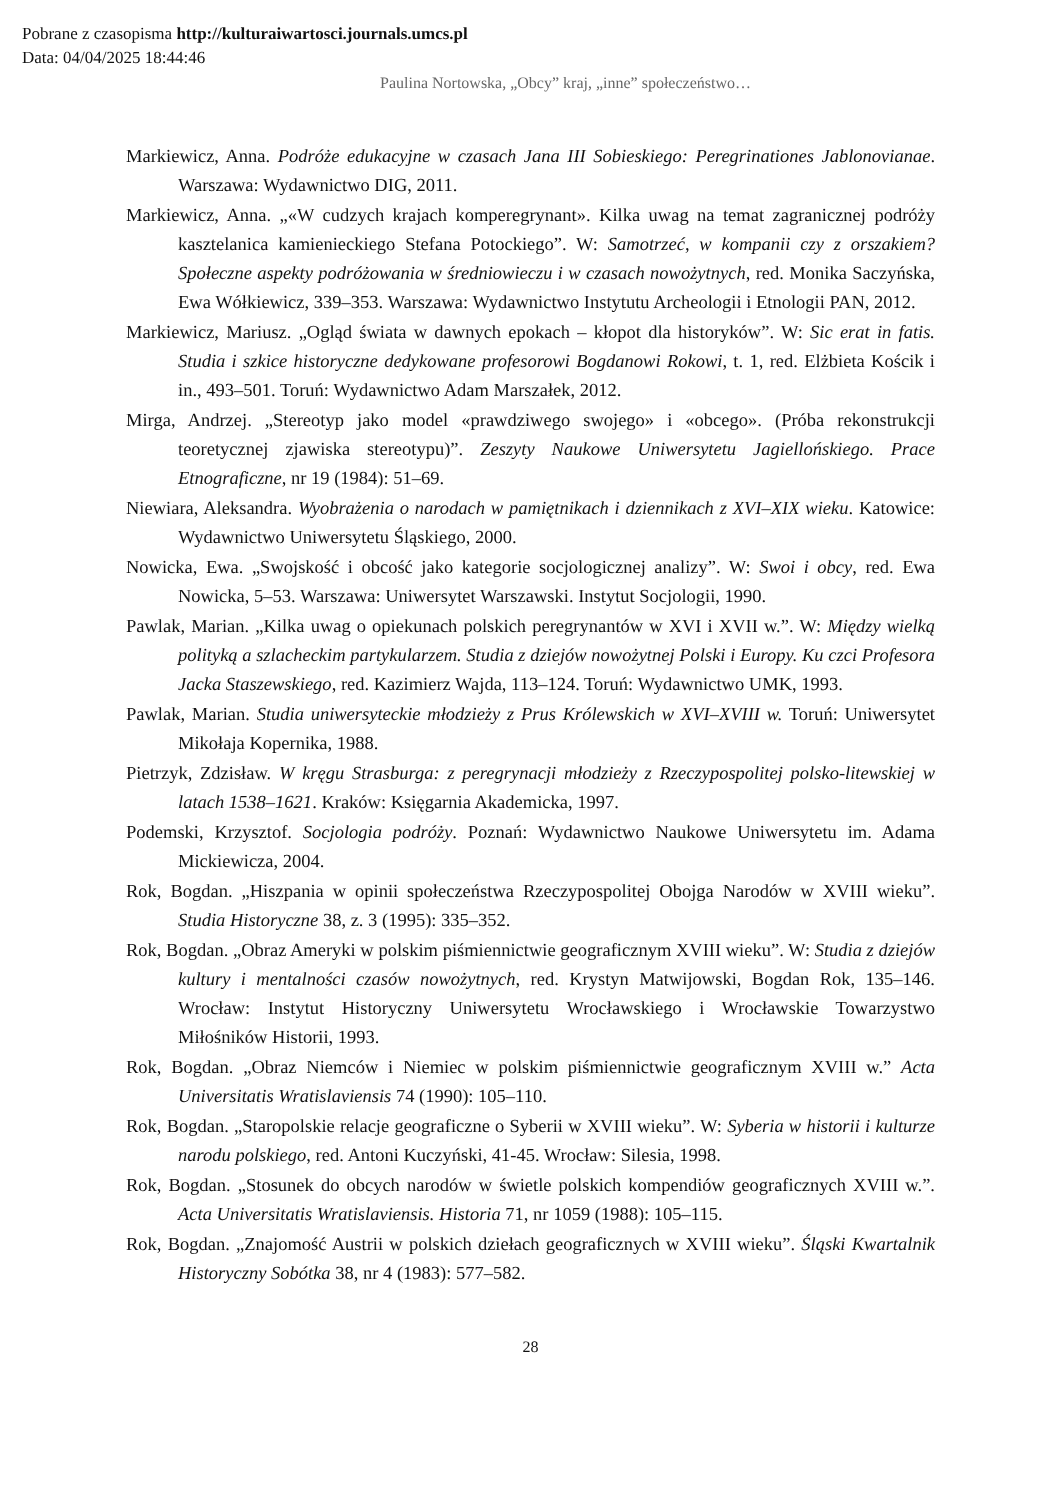Pobrane z czasopisma http://kulturaiwartosci.journals.umcs.pl
Data: 04/04/2025 18:44:46
Paulina Nortowska, „Obcy” kraj, „inne” społeczeństwo…
Markiewicz, Anna. Podróże edukacyjne w czasach Jana III Sobieskiego: Peregrinationes Jablonovianae. Warszawa: Wydawnictwo DIG, 2011.
Markiewicz, Anna. „«W cudzych krajach komperegrynant». Kilka uwag na temat zagranicznej podróży kasztelanica kamienieckiego Stefana Potockiego”. W: Samotrzeć, w kompanii czy z orszakiem? Społeczne aspekty podróżowania w średniowieczu i w czasach nowożytnych, red. Monika Saczyńska, Ewa Wółkiewicz, 339–353. Warszawa: Wydawnictwo Instytutu Archeologii i Etnologii PAN, 2012.
Markiewicz, Mariusz. „Ogląd świata w dawnych epokach – kłopot dla historyków”. W: Sic erat in fatis. Studia i szkice historyczne dedykowane profesorowi Bogdanowi Rokowi, t. 1, red. Elżbieta Kościk i in., 493–501. Toruń: Wydawnictwo Adam Marszałek, 2012.
Mirga, Andrzej. „Stereotyp jako model «prawdziwego swojego» i «obcego». (Próba rekonstrukcji teoretycznej zjawiska stereotypu)”. Zeszyty Naukowe Uniwersytetu Jagiellońskiego. Prace Etnograficzne, nr 19 (1984): 51–69.
Niewiara, Aleksandra. Wyobrażenia o narodach w pamiętnikach i dziennikach z XVI–XIX wieku. Katowice: Wydawnictwo Uniwersytetu Śląskiego, 2000.
Nowicka, Ewa. „Swojskość i obcość jako kategorie socjologicznej analizy”. W: Swoi i obcy, red. Ewa Nowicka, 5–53. Warszawa: Uniwersytet Warszawski. Instytut Socjologii, 1990.
Pawlak, Marian. „Kilka uwag o opiekunach polskich peregrynantów w XVI i XVII w.”. W: Między wielką polityką a szlacheckim partykularzem. Studia z dziejów nowożytnej Polski i Europy. Ku czci Profesora Jacka Staszewskiego, red. Kazimierz Wajda, 113–124. Toruń: Wydawnictwo UMK, 1993.
Pawlak, Marian. Studia uniwersyteckie młodzieży z Prus Królewskich w XVI–XVIII w. Toruń: Uniwersytet Mikołaja Kopernika, 1988.
Pietrzyk, Zdzisław. W kręgu Strasburga: z peregrynacji młodzieży z Rzeczypospolitej polsko-litewskiej w latach 1538–1621. Kraków: Księgarnia Akademicka, 1997.
Podemski, Krzysztof. Socjologia podróży. Poznań: Wydawnictwo Naukowe Uniwersytetu im. Adama Mickiewicza, 2004.
Rok, Bogdan. „Hiszpania w opinii społeczeństwa Rzeczypospolitej Obojga Narodów w XVIII wieku”. Studia Historyczne 38, z. 3 (1995): 335–352.
Rok, Bogdan. „Obraz Ameryki w polskim piśmiennictwie geograficznym XVIII wieku”. W: Studia z dziejów kultury i mentalności czasów nowożytnych, red. Krystyn Matwijowski, Bogdan Rok, 135–146. Wrocław: Instytut Historyczny Uniwersytetu Wrocławskiego i Wrocławskie Towarzystwo Miłośników Historii, 1993.
Rok, Bogdan. „Obraz Niemców i Niemiec w polskim piśmiennictwie geograficznym XVIII w.” Acta Universitatis Wratislaviensis 74 (1990): 105–110.
Rok, Bogdan. „Staropolskie relacje geograficzne o Syberii w XVIII wieku”. W: Syberia w historii i kulturze narodu polskiego, red. Antoni Kuczyński, 41-45. Wrocław: Silesia, 1998.
Rok, Bogdan. „Stosunek do obcych narodów w świetle polskich kompendiów geograficznych XVIII w.”. Acta Universitatis Wratislaviensis. Historia 71, nr 1059 (1988): 105–115.
Rok, Bogdan. „Znajomość Austrii w polskich dziełach geograficznych w XVIII wieku”. Śląski Kwartalnik Historyczny Sobótka 38, nr 4 (1983): 577–582.
28